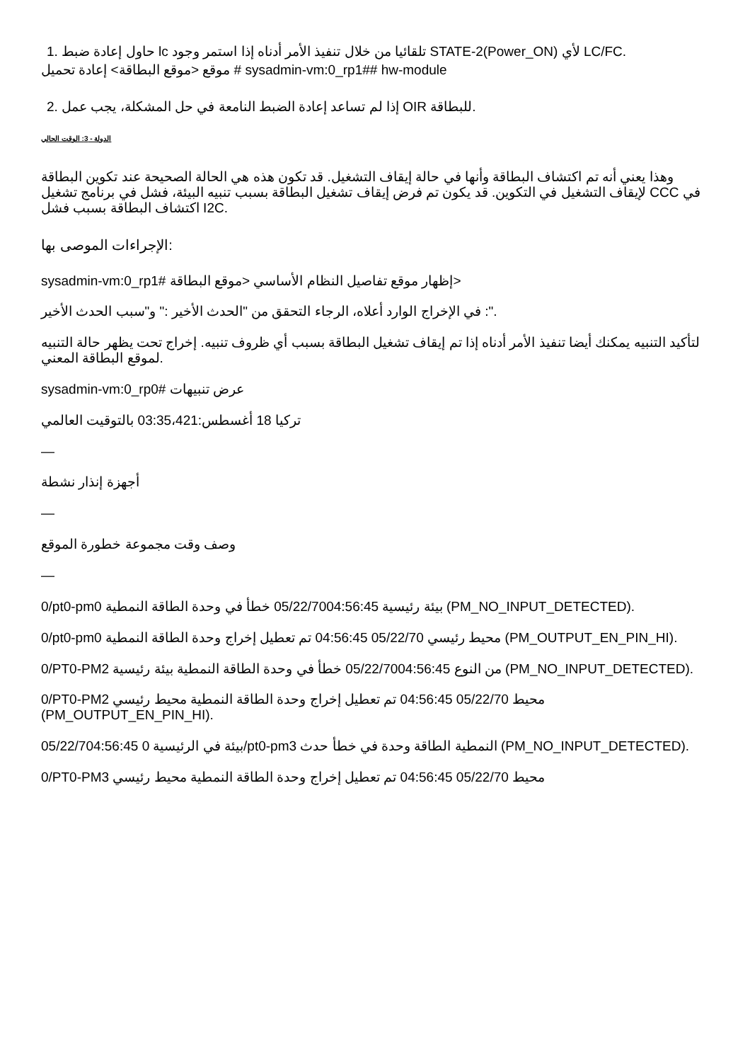1. حاول إعادة ضبط lc تلقائيا من خلال تنفيذ الأمر أدناه إذا استمر وجود STATE-2(Power_ON) لأي LC/FC.
موقع <موقع البطاقة> إعادة تحميل # sysadmin-vm:0_rp1## hw-module
2. إذا لم تساعد إعادة الضبط النامعة في حل المشكلة، يجب عمل OIR للبطاقة.
الدولة - 3: الوقت الحالي
وهذا يعني أنه تم اكتشاف البطاقة وأنها في حالة إيقاف التشغيل. قد تكون هذه هي الحالة الصحيحة عند تكوين البطاقة لإيقاف التشغيل في التكوين. قد يكون تم فرض إيقاف تشغيل البطاقة بسبب تنبيه البيئة، فشل في برنامج تشغيل CCC في اكتشاف البطاقة بسبب فشل I2C.
الإجراءات الموصى بها:
sysadmin-vm:0_rp1# إظهار موقع تفاصيل النظام الأساسي <موقع البطاقة>
في الإخراج الوارد أعلاه، الرجاء التحقق من "الحدث الأخير :" و"سبب الحدث الأخير :".
لتأكيد التنبيه يمكنك أيضا تنفيذ الأمر أدناه إذا تم إيقاف تشغيل البطاقة بسبب أي ظروف تنبيه. إخراج تحت يظهر حالة التنبيه لموقع البطاقة المعني.
sysadmin-vm:0_rp0# عرض تنبيهات
ترکيا 18 أغسطس:03:35،421 بالتوقيت العالمي
—
أجهزة إنذار نشطة
—
وصف وقت مجموعة خطورة الموقع
—
0/pt0-pm0 بيئة رئيسية 05/22/7004:56:45 خطأ في وحدة الطاقة النمطية (PM_NO_INPUT_DETECTED).
0/pt0-pm0 محيط رئيسي 05/22/70 04:56:45 تم تعطيل إخراج وحدة الطاقة النمطية (PM_OUTPUT_EN_PIN_HI).
0/PT0-PM2 من النوع 05/22/7004:56:45 خطأ في وحدة الطاقة النمطية بيئة رئيسية (PM_NO_INPUT_DETECTED).
0/PT0-PM2 محيط 05/22/70 04:56:45 تم تعطيل إخراج وحدة الطاقة النمطية محيط رئيسي (PM_OUTPUT_EN_PIN_HI).
05/22/704:56:45 بيئة في الرئيسية 0/pt0-pm3 النمطية الطاقة وحدة في خطأ حدث (PM_NO_INPUT_DETECTED).
0/PT0-PM3 محيط 05/22/70 04:56:45 تم تعطيل إخراج وحدة الطاقة النمطية محيط رئيسي